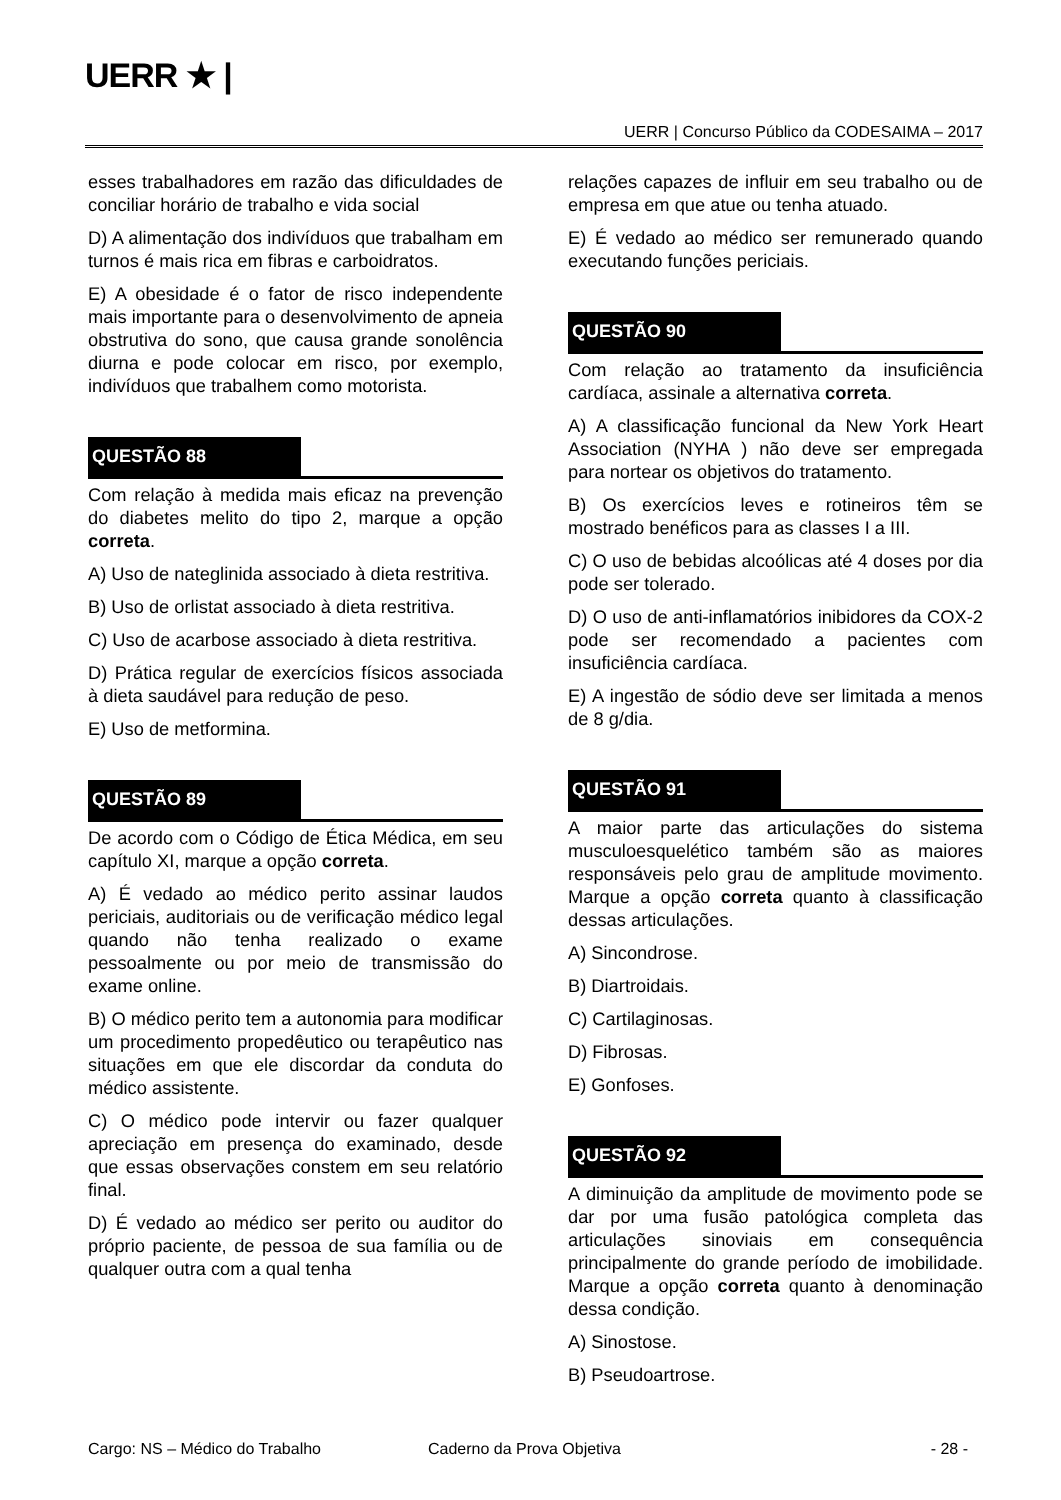UERR ★ |
UERR | Concurso Público da CODESAIMA – 2017
esses trabalhadores em razão das dificuldades de conciliar horário de trabalho e vida social
D) A alimentação dos indivíduos que trabalham em turnos é mais rica em fibras e carboidratos.
E) A obesidade é o fator de risco independente mais importante para o desenvolvimento de apneia obstrutiva do sono, que causa grande sonolência diurna e pode colocar em risco, por exemplo, indivíduos que trabalhem como motorista.
QUESTÃO 88
Com relação à medida mais eficaz na prevenção do diabetes melito do tipo 2, marque a opção correta.
A) Uso de nateglinida associado à dieta restritiva.
B) Uso de orlistat associado à dieta restritiva.
C) Uso de acarbose associado à dieta restritiva.
D) Prática regular de exercícios físicos associada à dieta saudável para redução de peso.
E) Uso de metformina.
QUESTÃO 89
De acordo com o Código de Ética Médica, em seu capítulo XI, marque a opção correta.
A) É vedado ao médico perito assinar laudos periciais, auditoriais ou de verificação médico legal quando não tenha realizado o exame pessoalmente ou por meio de transmissão do exame online.
B) O médico perito tem a autonomia para modificar um procedimento propedêutico ou terapêutico nas situações em que ele discordar da conduta do médico assistente.
C) O médico pode intervir ou fazer qualquer apreciação em presença do examinado, desde que essas observações constem em seu relatório final.
D) É vedado ao médico ser perito ou auditor do próprio paciente, de pessoa de sua família ou de qualquer outra com a qual tenha
relações capazes de influir em seu trabalho ou de empresa em que atue ou tenha atuado.
E) É vedado ao médico ser remunerado quando executando funções periciais.
QUESTÃO 90
Com relação ao tratamento da insuficiência cardíaca, assinale a alternativa correta.
A) A classificação funcional da New York Heart Association (NYHA ) não deve ser empregada para nortear os objetivos do tratamento.
B) Os exercícios leves e rotineiros têm se mostrado benéficos para as classes I a III.
C) O uso de bebidas alcoólicas até 4 doses por dia pode ser tolerado.
D) O uso de anti-inflamatórios inibidores da COX-2 pode ser recomendado a pacientes com insuficiência cardíaca.
E) A ingestão de sódio deve ser limitada a menos de 8 g/dia.
QUESTÃO 91
A maior parte das articulações do sistema musculoesquelético também são as maiores responsáveis pelo grau de amplitude movimento. Marque a opção correta quanto à classificação dessas articulações.
A) Sincondrose.
B) Diartroidais.
C) Cartilaginosas.
D) Fibrosas.
E) Gonfoses.
QUESTÃO 92
A diminuição da amplitude de movimento pode se dar por uma fusão patológica completa das articulações sinoviais em consequência principalmente do grande período de imobilidade. Marque a opção correta quanto à denominação dessa condição.
A) Sinostose.
B) Pseudoartrose.
Cargo: NS – Médico do Trabalho Caderno da Prova Objetiva - 28 -